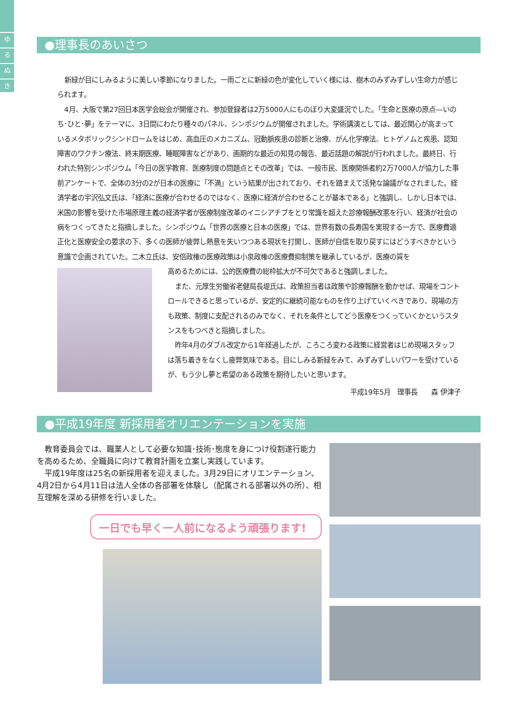ゆ
る
ぬ
き
●理事長のあいさつ
新緑が目にしみるように美しい季節になりました。一雨ごとに新緑の色が変化していく様には、樹木のみずみずしい生命力が感じられます。
4月、大阪で第27回日本医学会総会が開催され、参加登録者は2万5000人にものぼり大変盛況でした。「生命と医療の原点―いのち･ひと･夢」をテーマに、3日間にわたり種々のパネル、シンポジウムが開催されました。学術講演としては、最近関心が高まっているメタボリックシンドロームをはじめ、高血圧のメカニズム、冠動脈疾患の診断と治療、がん化学療法、ヒトゲノムと疾患、認知障害のワクチン療法、終末期医療、睡眠障害などがあり、画期的な最近の知見の報告、最近話題の解説が行われました。最終日、行われた特別シンポジウム「今日の医学教育、医療制度の問題点とその改革」では、一般市民、医療関係者約2万7000人が協力した事前アンケートで、全体の3分の2が日本の医療に「不満」という結果が出されており、それを踏まえて活発な論議がなされました。経済学者の宇沢弘文氏は、「経済に医療が合わせるのではなく、医療に経済が合わせることが基本である」と強調し、しかし日本では、米国の影響を受けた市場原理主義の経済学者が医療制度改革のイニシアチブをとり常識を超えた診療報酬改悪を行い、経済が社会の病をつくってきたと指摘しました。シンポジウム「世界の医療と日本の医療」では、世界有数の長寿国を実現する一方で、医療費適正化と医療安全の要求の下、多くの医師が疲弊し熱意を失いつつある現状を打開し、医師が自信を取り戻すにはどうすべきかという意識で企画されていた。二木立氏は、安倍政権の医療政策は小泉政権の医療費抑制策を継承しているが、医療の質を
高めるためには、公的医療費の総枠拡大が不可欠であると強調しました。
また、元厚生労働省老健局長堤氏は、政策担当者は政策や診療報酬を動かせば、現場をコントロールできると思っているが、安定的に継続可能なものを作り上げていくべきであり、現場の方も政策、制度に支配されるのみでなく、それを条件としてどう医療をつくっていくかというスタンスをもつべきと指摘しました。
昨年4月のダブル改定から1年経過したが、ころころ変わる政策に経営者はじめ現場スタッフは落ち着きをなくし疲弊気味である。目にしみる新緑をみて、みずみずしいパワーを受けているが、もう少し夢と希望のある政策を期待したいと思います。
平成19年5月　理事長　　森 伊津子
●平成19年度 新採用者オリエンテーションを実施
教育委員会では、職業人として必要な知識･技術･態度を身につけ役割遂行能力を高めるため、全職員に向けて教育計画を立案し実践しています。
平成19年度は25名の新採用者を迎えました。3月29日にオリエンテーション、4月2日から4月11日は法人全体の各部署を体験し（配属される部署以外の所）、相互理解を深める研修を行いました。
一日でも早く一人前になるよう頑張ります!